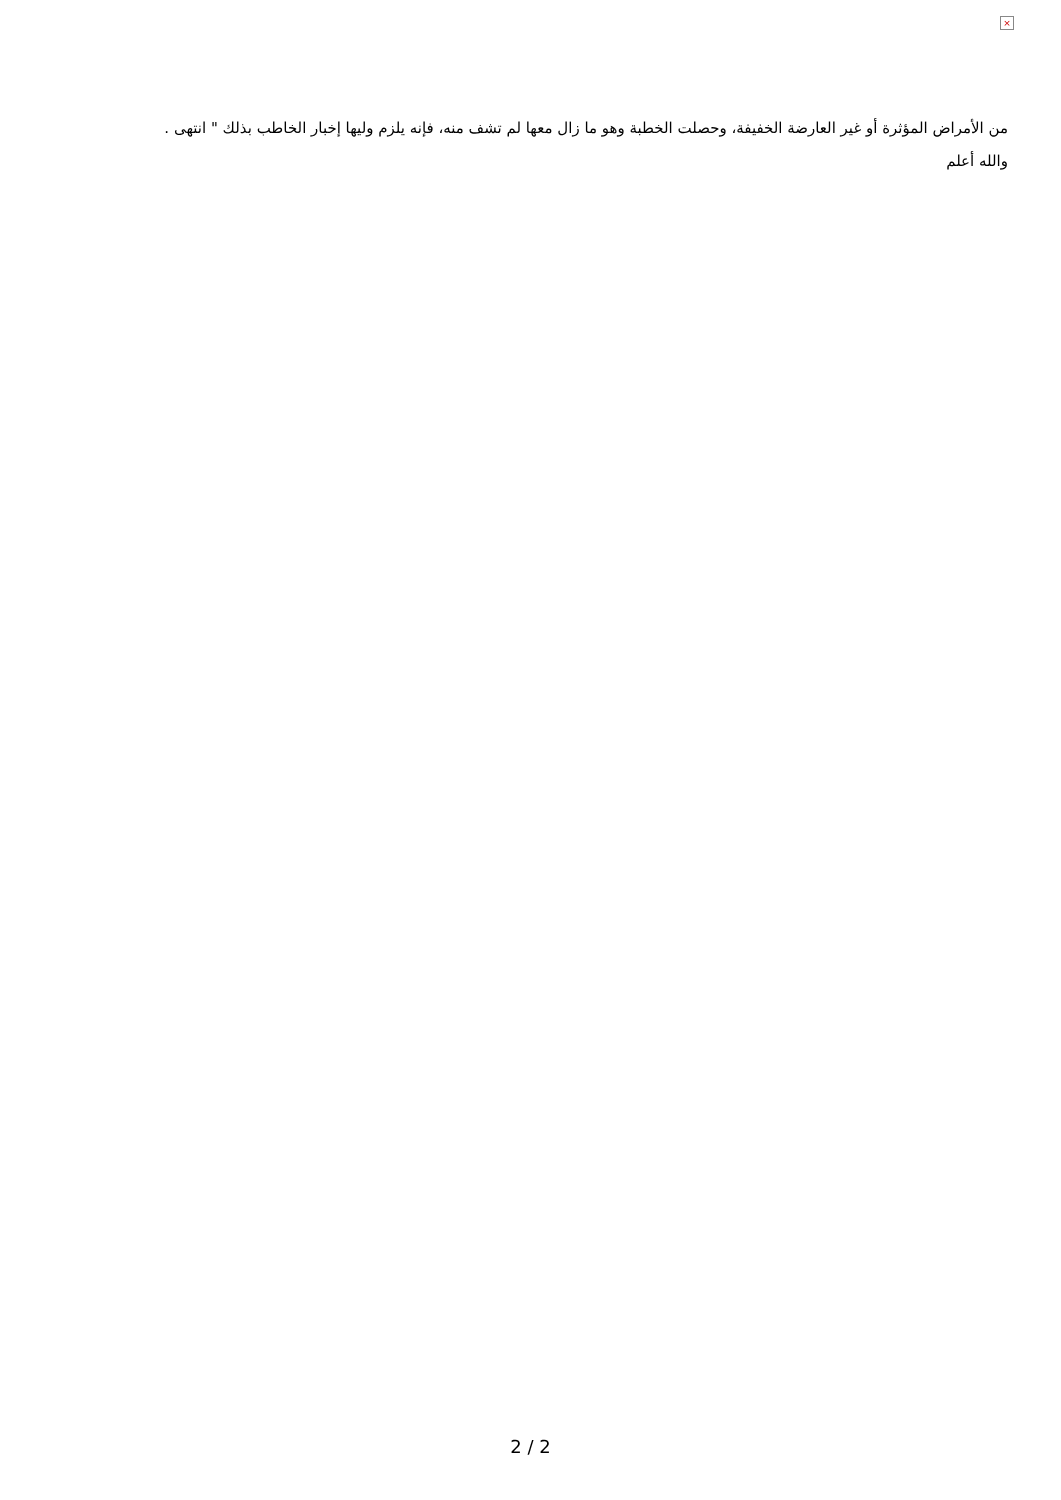×
من الأمراض المؤثرة أو غير العارضة الخفيفة، وحصلت الخطبة وهو ما زال معها لم تشف منه، فإنه يلزم وليها إخبار الخاطب بذلك " انتهى .
والله أعلم
2 / 2